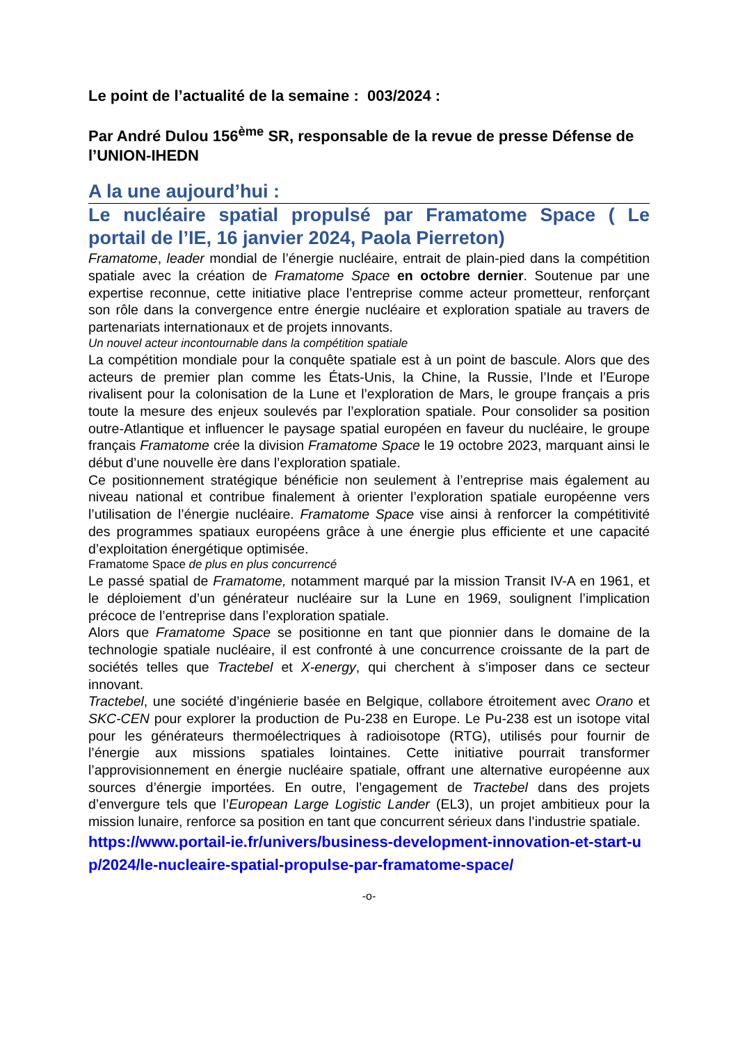Le point de l’actualité de la semaine : 003/2024 :
Par André Dulou 156<sup>ème</sup> SR, responsable de la revue de presse Défense de l’UNION-IHEDN
A la une aujourd’hui :
Le nucléaire spatial propulsé par Framatome Space ( Le portail de l’IE, 16 janvier 2024, Paola Pierreton)
Framatome, leader mondial de l’énergie nucléaire, entrait de plain-pied dans la compétition spatiale avec la création de Framatome Space en octobre dernier. Soutenue par une expertise reconnue, cette initiative place l’entreprise comme acteur prometteur, renforçant son rôle dans la convergence entre énergie nucléaire et exploration spatiale au travers de partenariats internationaux et de projets innovants.
Un nouvel acteur incontournable dans la compétition spatiale
La compétition mondiale pour la conquête spatiale est à un point de bascule. Alors que des acteurs de premier plan comme les États-Unis, la Chine, la Russie, l’Inde et l’Europe rivalisent pour la colonisation de la Lune et l’exploration de Mars, le groupe français a pris toute la mesure des enjeux soulevés par l’exploration spatiale. Pour consolider sa position outre-Atlantique et influencer le paysage spatial européen en faveur du nucléaire, le groupe français Framatome crée la division Framatome Space le 19 octobre 2023, marquant ainsi le début d’une nouvelle ère dans l’exploration spatiale.
Ce positionnement stratégique bénéficie non seulement à l’entreprise mais également au niveau national et contribue finalement à orienter l’exploration spatiale européenne vers l’utilisation de l’énergie nucléaire. Framatome Space vise ainsi à renforcer la compétitivité des programmes spatiaux européens grâce à une énergie plus efficiente et une capacité d’exploitation énergétique optimisée.
Framatome Space de plus en plus concurrencé
Le passé spatial de Framatome, notamment marqué par la mission Transit IV-A en 1961, et le déploiement d’un générateur nucléaire sur la Lune en 1969, soulignent l’implication précoce de l’entreprise dans l’exploration spatiale.
Alors que Framatome Space se positionne en tant que pionnier dans le domaine de la technologie spatiale nucléaire, il est confronté à une concurrence croissante de la part de sociétés telles que Tractebel et X-energy, qui cherchent à s’imposer dans ce secteur innovant.
Tractebel, une société d’ingénierie basée en Belgique, collabore étroitement avec Orano et SKC-CEN pour explorer la production de Pu-238 en Europe. Le Pu-238 est un isotope vital pour les générateurs thermoélectriques à radioisotope (RTG), utilisés pour fournir de l’énergie aux missions spatiales lointaines. Cette initiative pourrait transformer l’approvisionnement en énergie nucléaire spatiale, offrant une alternative européenne aux sources d’énergie importées. En outre, l’engagement de Tractebel dans des projets d’envergure tels que l’European Large Logistic Lander (EL3), un projet ambitieux pour la mission lunaire, renforce sa position en tant que concurrent sérieux dans l’industrie spatiale.
https://www.portail-ie.fr/univers/business-development-innovation-et-start-up/2024/le-nucleaire-spatial-propulse-par-framatome-space/
-o-